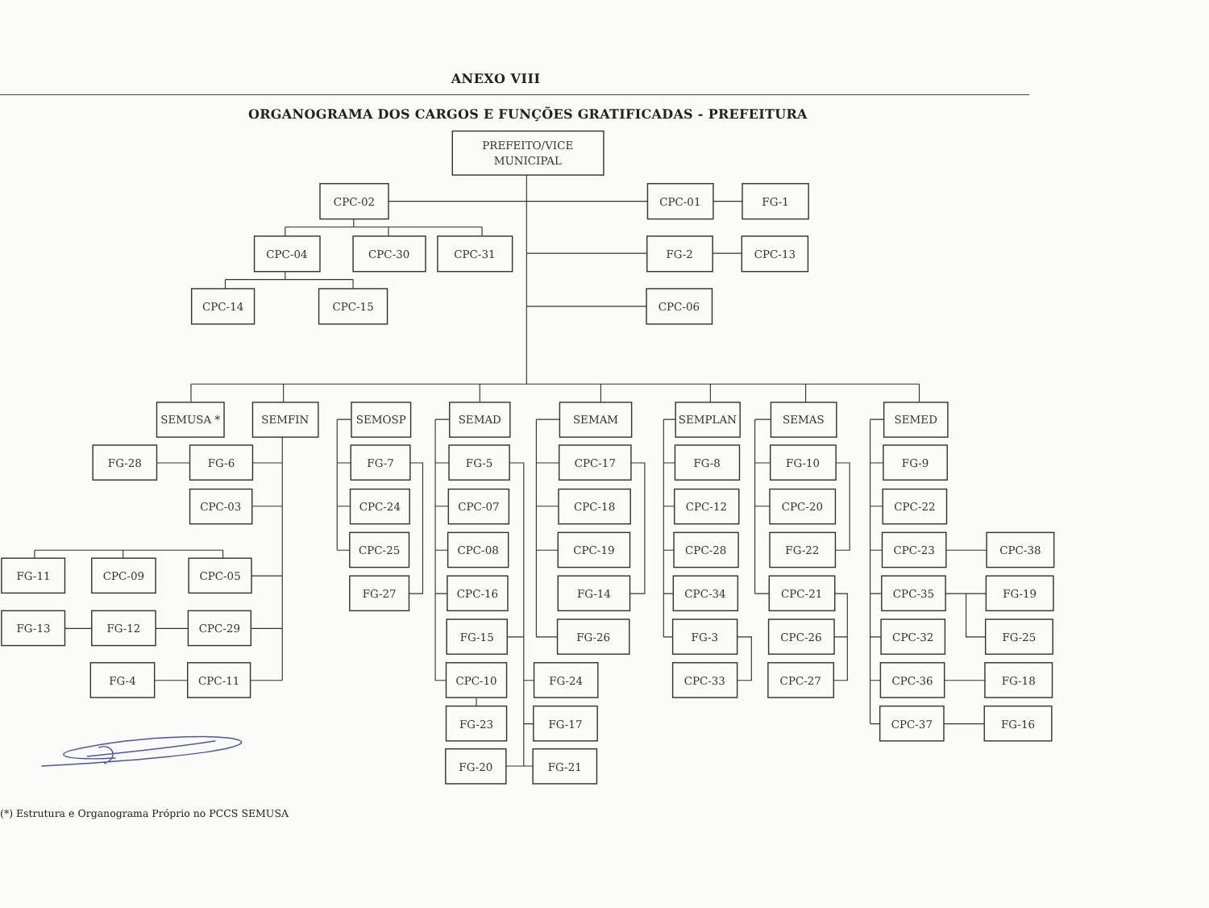ANEXO VIII
ORGANOGRAMA DOS CARGOS E FUNÇÕES GRATIFICADAS - PREFEITURA
PREFEITO/VICE
MUNICIPAL
CPC-02
CPC-01
FG-1
CPC-04
CPC-30
CPC-31
FG-2
CPC-13
CPC-14
CPC-15
CPC-06
SEMUSA *
SEMFIN
SEMOSP
SEMAD
SEMAM
SEMPLAN
SEMAS
SEMED
FG-28
FG-6
FG-7
FG-5
CPC-17
FG-8
FG-10
FG-9
CPC-03
CPC-24
CPC-07
CPC-18
CPC-12
CPC-20
CPC-22
CPC-25
CPC-08
CPC-19
CPC-28
FG-22
CPC-23
CPC-38
FG-11
CPC-09
CPC-05
FG-27
CPC-16
FG-14
CPC-34
CPC-21
CPC-35
FG-19
FG-13
FG-12
CPC-29
FG-15
FG-26
FG-3
CPC-26
CPC-32
FG-25
FG-4
CPC-11
CPC-10
FG-24
CPC-33
CPC-27
CPC-36
FG-18
FG-23
FG-17
CPC-37
FG-16
FG-20
FG-21
(*) Estrutura e Organograma Próprio no PCCS SEMUSA